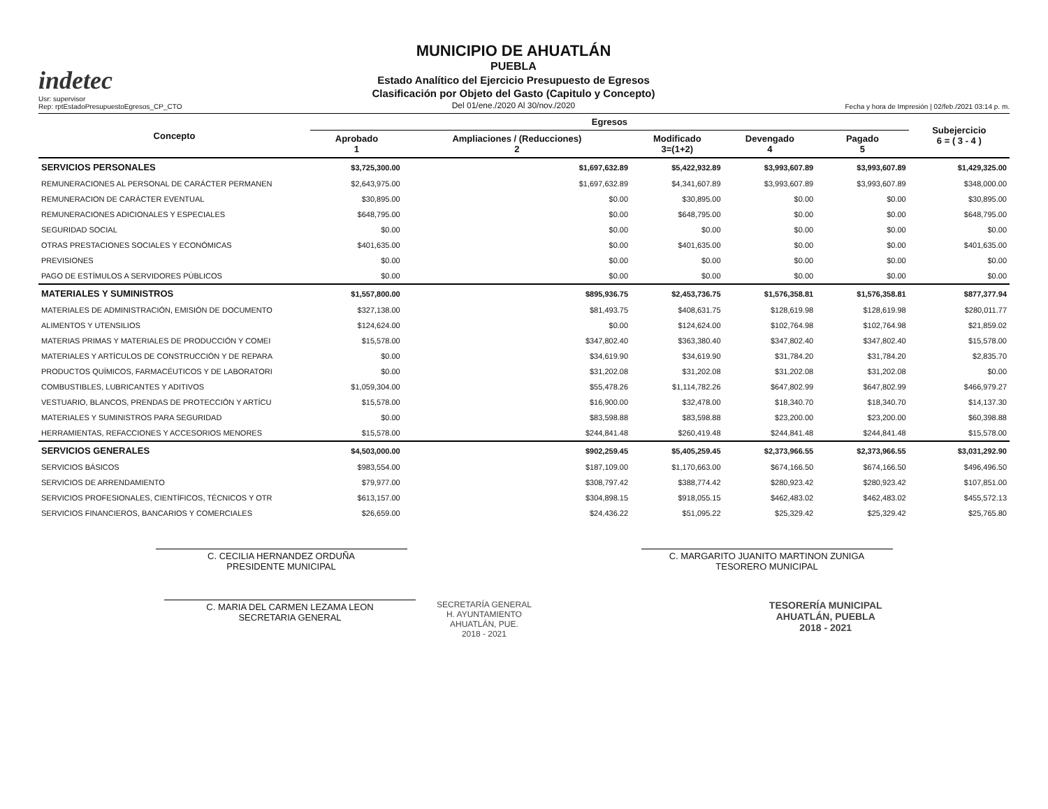indetec
Usr: supervisor
Rep: rptEstadoPresupuestoEgresos_CP_CTO
MUNICIPIO DE AHUATLÁN
PUEBLA
Estado Analítico del Ejercicio Presupuesto de Egresos
Clasificación por Objeto del Gasto (Capitulo y Concepto)
Del 01/ene./2020 Al 30/nov./2020
Fecha y hora de Impresión | 02/feb./2021 03:14 p. m.
| Concepto | Egresos | | | | | Subejercicio 6 = ( 3 - 4 ) |
| --- | --- | --- | --- | --- | --- | --- |
| | Aprobado 1 | Ampliaciones / (Reducciones) 2 | Modificado 3=(1+2) | Devengado 4 | Pagado 5 | |
| SERVICIOS PERSONALES | $3,725,300.00 | $1,697,632.89 | $5,422,932.89 | $3,993,607.89 | $3,993,607.89 | $1,429,325.00 |
| REMUNERACIONES AL PERSONAL DE CARÁCTER PERMANEN | $2,643,975.00 | $1,697,632.89 | $4,341,607.89 | $3,993,607.89 | $3,993,607.89 | $348,000.00 |
| REMUNERACION DE CARÁCTER EVENTUAL | $30,895.00 | $0.00 | $30,895.00 | $0.00 | $0.00 | $30,895.00 |
| REMUNERACIONES ADICIONALES Y ESPECIALES | $648,795.00 | $0.00 | $648,795.00 | $0.00 | $0.00 | $648,795.00 |
| SEGURIDAD SOCIAL | $0.00 | $0.00 | $0.00 | $0.00 | $0.00 | $0.00 |
| OTRAS PRESTACIONES SOCIALES Y ECONÓMICAS | $401,635.00 | $0.00 | $401,635.00 | $0.00 | $0.00 | $401,635.00 |
| PREVISIONES | $0.00 | $0.00 | $0.00 | $0.00 | $0.00 | $0.00 |
| PAGO DE ESTÍMULOS A SERVIDORES PÚBLICOS | $0.00 | $0.00 | $0.00 | $0.00 | $0.00 | $0.00 |
| MATERIALES Y SUMINISTROS | $1,557,800.00 | $895,936.75 | $2,453,736.75 | $1,576,358.81 | $1,576,358.81 | $877,377.94 |
| MATERIALES DE ADMINISTRACIÓN, EMISIÓN DE DOCUMENTO | $327,138.00 | $81,493.75 | $408,631.75 | $128,619.98 | $128,619.98 | $280,011.77 |
| ALIMENTOS Y UTENSILIOS | $124,624.00 | $0.00 | $124,624.00 | $102,764.98 | $102,764.98 | $21,859.02 |
| MATERIAS PRIMAS Y MATERIALES DE PRODUCCIÓN Y COMEI | $15,578.00 | $347,802.40 | $363,380.40 | $347,802.40 | $347,802.40 | $15,578.00 |
| MATERIALES Y ARTÍCULOS DE CONSTRUCCIÓN Y DE REPARA | $0.00 | $34,619.90 | $34,619.90 | $31,784.20 | $31,784.20 | $2,835.70 |
| PRODUCTOS QUÍMICOS, FARMACÉUTICOS Y DE LABORATORI | $0.00 | $31,202.08 | $31,202.08 | $31,202.08 | $31,202.08 | $0.00 |
| COMBUSTIBLES, LUBRICANTES Y ADITIVOS | $1,059,304.00 | $55,478.26 | $1,114,782.26 | $647,802.99 | $647,802.99 | $466,979.27 |
| VESTUARIO, BLANCOS, PRENDAS DE PROTECCIÓN Y ARTÍCU | $15,578.00 | $16,900.00 | $32,478.00 | $18,340.70 | $18,340.70 | $14,137.30 |
| MATERIALES Y SUMINISTROS PARA SEGURIDAD | $0.00 | $83,598.88 | $83,598.88 | $23,200.00 | $23,200.00 | $60,398.88 |
| HERRAMIENTAS, REFACCIONES Y ACCESORIOS MENORES | $15,578.00 | $244,841.48 | $260,419.48 | $244,841.48 | $244,841.48 | $15,578.00 |
| SERVICIOS GENERALES | $4,503,000.00 | $902,259.45 | $5,405,259.45 | $2,373,966.55 | $2,373,966.55 | $3,031,292.90 |
| SERVICIOS BÁSICOS | $983,554.00 | $187,109.00 | $1,170,663.00 | $674,166.50 | $674,166.50 | $496,496.50 |
| SERVICIOS DE ARRENDAMIENTO | $79,977.00 | $308,797.42 | $388,774.42 | $280,923.42 | $280,923.42 | $107,851.00 |
| SERVICIOS PROFESIONALES, CIENTÍFICOS, TÉCNICOS Y OTR | $613,157.00 | $304,898.15 | $918,055.15 | $462,483.02 | $462,483.02 | $455,572.13 |
| SERVICIOS FINANCIEROS, BANCARIOS Y COMERCIALES | $26,659.00 | $24,436.22 | $51,095.22 | $25,329.42 | $25,329.42 | $25,765.80 |
C. CECILIA HERNANDEZ ORDUÑA
PRESIDENTE MUNICIPAL
C. MARGARITO JUANITO MARTINON ZUNIGA
TESORERO MUNICIPAL
C. MARIA DEL CARMEN LEZAMA LEON
SECRETARIA GENERAL
SECRETARÍA GENERAL
H. AYUNTAMIENTO
AHUATLÁN, PUE.
2018 - 2021
TESORERÍA MUNICIPAL
AHUATLÁN, PUEBLA
2018 - 2021